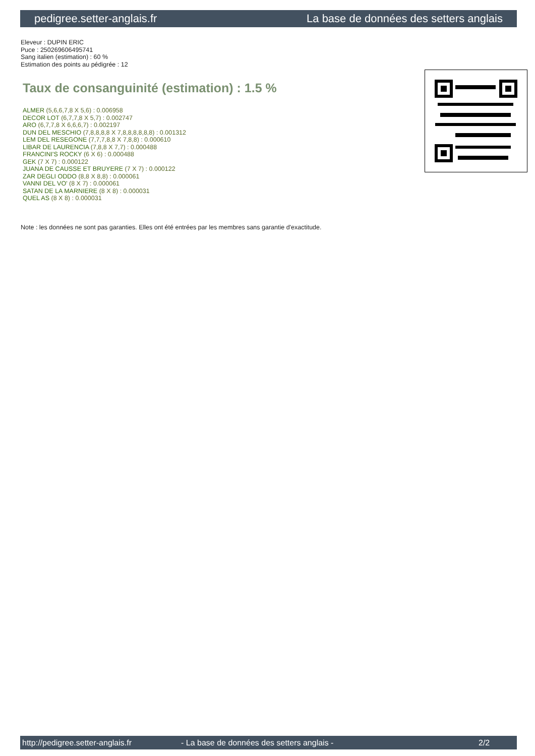pedigree.setter-anglais.fr La base de données des setters anglais
Eleveur : DUPIN ERIC
Puce : 250269606495741
Sang italien (estimation) : 60 %
Estimation des points au pédigrée : 12
Taux de consanguinité (estimation) : 1.5 %
ALMER (5,6,6,7,8 X 5,6) : 0.006958
DECOR LOT (6,7,7,8 X 5,7) : 0.002747
ARO (6,7,7,8 X 6,6,6,7) : 0.002197
DUN DEL MESCHIO (7,8,8,8,8 X 7,8,8,8,8,8,8) : 0.001312
LEM DEL RESEGONE (7,7,7,8,8 X 7,8,8) : 0.000610
LIBAR DE LAURENCIA (7,8,8 X 7,7) : 0.000488
FRANCINI'S ROCKY (6 X 6) : 0.000488
GEK (7 X 7) : 0.000122
JUANA DE CAUSSE ET BRUYERE (7 X 7) : 0.000122
ZAR DEGLI ODDO (8,8 X 8,8) : 0.000061
VANNI DEL VO' (8 X 7) : 0.000061
SATAN DE LA MARNIERE (8 X 8) : 0.000031
QUEL AS (8 X 8) : 0.000031
Note : les données ne sont pas garanties. Elles ont été entrées par les membres sans garantie d'exactitude.
http://pedigree.setter-anglais.fr - La base de données des setters anglais - 2/2